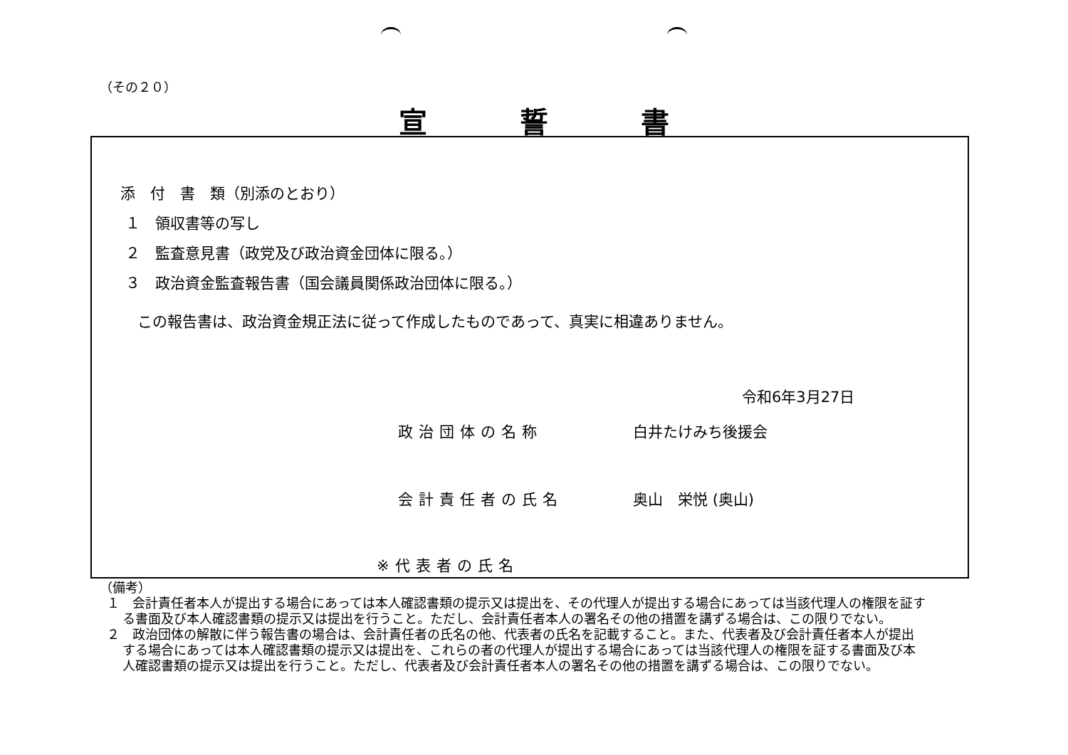（その２０）
宣誓書
添　付　書　類（別添のとおり）
１　領収書等の写し
２　監査意見書（政党及び政治資金団体に限る。）
３　政治資金監査報告書（国会議員関係政治団体に限る。）
この報告書は、政治資金規正法に従って作成したものであって、真実に相違ありません。
令和6年3月27日
政治団体の名称 白井たけみち後援会
会計責任者の氏名 奥山　栄悦 (奥山)
※代表者の氏名
（備考）
１　会計責任者本人が提出する場合にあっては本人確認書類の提示又は提出を、その代理人が提出する場合にあっては当該代理人の権限を証する書面及び本人確認書類の提示又は提出を行うこと。ただし、会計責任者本人の署名その他の措置を講ずる場合は、この限りでない。
２　政治団体の解散に伴う報告書の場合は、会計責任者の氏名の他、代表者の氏名を記載すること。また、代表者及び会計責任者本人が提出する場合にあっては本人確認書類の提示又は提出を、これらの者の代理人が提出する場合にあっては当該代理人の権限を証する書面及び本人確認書類の提示又は提出を行うこと。ただし、代表者及び会計責任者本人の署名その他の措置を講ずる場合は、この限りでない。